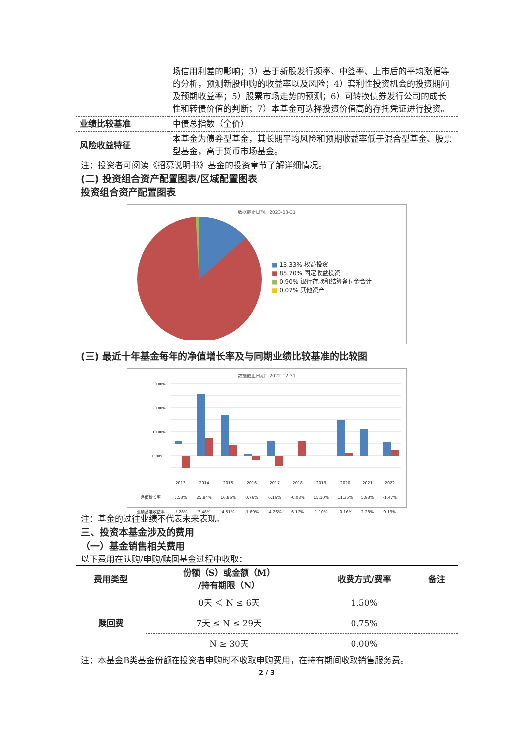| | 场信用利差的影响；3）基于新股发行频率、中签率、上市后的平均涨幅等的分析，预测新股申购的收益率以及风险；4）套利性投资机会的投资期间及预期收益率；5）股票市场走势的预测；6）可转换债券发行公司的成长性和转债价值的判断；7）本基金可选择投资价值高的存托凭证进行投资。 |
| 业绩比较基准 | 中债总指数（全价） |
| 风险收益特征 | 本基金为债券型基金，其长期平均风险和预期收益率低于混合型基金、股票型基金，高于货币市场基金。 |
注：投资者可阅读《招募说明书》基金的投资章节了解详细情况。
(二) 投资组合资产配置图表/区域配置图表
投资组合资产配置图表
数据截止日期：2023-03-31
■ 13.33% 权益投资
■ 85.70% 固定收益投资
■ 0.90% 银行存款和结算备付金合计
■ 0.07% 其他资产
(三) 最近十年基金每年的净值增长率及与同期业绩比较基准的比较图
数据截止日期：2022-12-31
30.00%
20.00%
10.00%
0.00%
| | 2013 | 2014 | 2015 | 2016 | 2017 | 2018 | 2019 | 2020 | 2021 | 2022 |
| 净值增长率 | 1.53% | 25.84% | 16.86% | 0.76% | 6.16% | -0.08% | 15.10% | 11.35% | 5.93% | -1.47% |
| 业绩基准收益率 | -5.28% | 7.48% | 4.51% | -1.80% | -4.26% | 6.17% | 1.10% | -0.16% | 2.28% | 0.19% |
注：基金的过往业绩不代表未来表现。
三、投资本基金涉及的费用
（一）基金销售相关费用
以下费用在认购/申购/赎回基金过程中收取：
| 费用类型 | 份额（S）或金额（M） /持有期限（N） | 收费方式/费率 | 备注 |
| --- | --- | --- | --- |
| 赎回费 | 0天 ＜ N ≤ 6天 | 1.50% | |
| | 7天 ≤ N ≤ 29天 | 0.75% | |
| | N ≥ 30天 | 0.00% | |
注：本基金B类基金份额在投资者申购时不收取申购费用，在持有期间收取销售服务费。
2 / 3